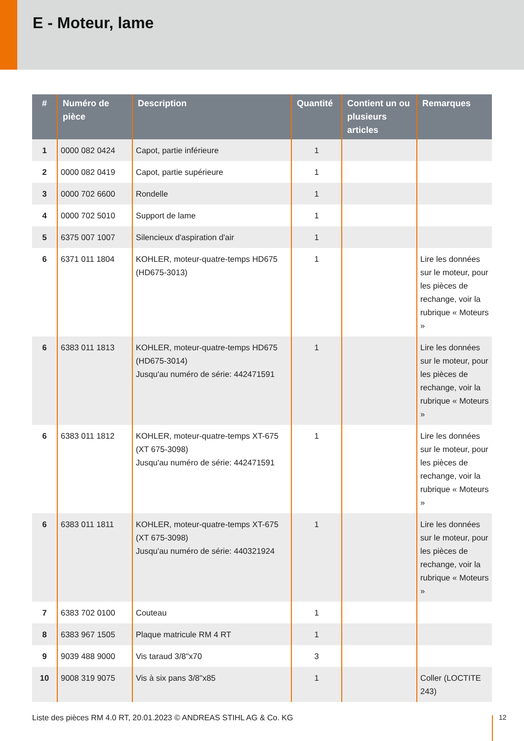E - Moteur, lame
| # | Numéro de pièce | Description | Quantité | Contient un ou plusieurs articles | Remarques |
| --- | --- | --- | --- | --- | --- |
| 1 | 0000 082 0424 | Capot, partie inférieure | 1 | | |
| 2 | 0000 082 0419 | Capot, partie supérieure | 1 | | |
| 3 | 0000 702 6600 | Rondelle | 1 | | |
| 4 | 0000 702 5010 | Support de lame | 1 | | |
| 5 | 6375 007 1007 | Silencieux d'aspiration d'air | 1 | | |
| 6 | 6371 011 1804 | KOHLER, moteur-quatre-temps HD675 (HD675-3013) | 1 | | Lire les données sur le moteur, pour les pièces de rechange, voir la rubrique « Moteurs » |
| 6 | 6383 011 1813 | KOHLER, moteur-quatre-temps HD675 (HD675-3014) Jusqu'au numéro de série: 442471591 | 1 | | Lire les données sur le moteur, pour les pièces de rechange, voir la rubrique « Moteurs » |
| 6 | 6383 011 1812 | KOHLER, moteur-quatre-temps XT-675 (XT 675-3098) Jusqu'au numéro de série: 442471591 | 1 | | Lire les données sur le moteur, pour les pièces de rechange, voir la rubrique « Moteurs » |
| 6 | 6383 011 1811 | KOHLER, moteur-quatre-temps XT-675 (XT 675-3098) Jusqu'au numéro de série: 440321924 | 1 | | Lire les données sur le moteur, pour les pièces de rechange, voir la rubrique « Moteurs » |
| 7 | 6383 702 0100 | Couteau | 1 | | |
| 8 | 6383 967 1505 | Plaque matricule RM 4 RT | 1 | | |
| 9 | 9039 488 9000 | Vis taraud 3/8"x70 | 3 | | |
| 10 | 9008 319 9075 | Vis à six pans 3/8"x85 | 1 | | Coller (LOCTITE 243) |
Liste des pièces RM 4.0 RT, 20.01.2023 © ANDREAS STIHL AG & Co. KG
12